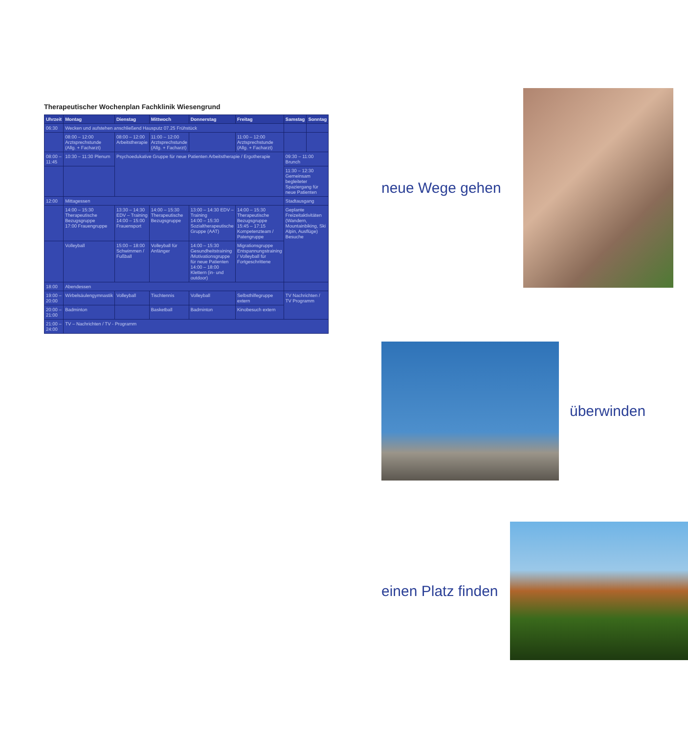Therapeutischer Wochenplan Fachklinik Wiesengrund
| Uhrzeit | Montag | Dienstag | Mittwoch | Donnerstag | Freitag | Samstag | Sonntag |
| --- | --- | --- | --- | --- | --- | --- | --- |
| 06:30 | Wecken und aufstehen anschließend Hausputz 07.25 Frühstück | | | | | | |
| | 08:00 – 12:00 Arztsprechstunde (Allg. + Facharzt) | 08:00 – 12:00 Arbeitstherapie | 11:00 – 12:00 Arztsprechstunde (Allg. + Facharzt) | | 11:00 – 12:00 Arztsprechstunde (Allg. + Facharzt) | | |
| 08:00 – 11:45 | 10:30 – 11:30 Plenum | Psychoedukative Gruppe für neue Patienten Arbeitstherapie / Ergotherapie | | | | 09:30 – 11:00 Brunch | |
| | | | | | | 11:30 – 12:30 Gemeinsam begleiteter Spaziergang für neue Patienten | |
| 12:00 | Mittagessen | | | | | Stadtausgang | |
| | 14:00 – 15:30 Therapeutische Bezugsgruppe 17:00 Frauengruppe | 13:30 – 14:30 EDV – Training 14:00 – 15:00 Frauensport | 14:00 – 15:30 Therapeutische Bezugsgruppe | 13:00 – 14:30 EDV – Training 14:00 – 15:30 Sozialtherapeutische Gruppe (AAT) | 14:00 – 15:30 Therapeutische Bezugsgruppe 15:45 – 17:15 Kompetenzteam / Patengruppe | Geplante Freizeitaktivitäten (Wandern, Mountainbiking, Ski Alpin, Ausflüge) Besuche | |
| | Volleyball | 15:00 – 18:00 Schwimmen / Fußball | Volleyball für Anfänger | 14:00 – 15:30 Gesundheitstraining /Motivationsgruppe für neue Patienten 14:00 – 18:00 Klettern (in- und outdoor) | Migrationsgruppe Entspannungstraining / Volleyball für Fortgeschrittene | | |
| 18:00 | Abendessen | | | | | | |
| 19:00 – 20:00 | Wirbelsäulengymnastik | Volleyball | Tischtennis | Volleyball | Selbsthilfegruppe extern | TV Nachrichten / TV Programm | |
| 20:00 – 21:00 | Badminton | | Basketball | Badminton | Kinobesuch extern | | |
| 21:00 – 24:00 | TV – Nachrichten / TV - Programm | | | | | | |
neue Wege gehen
überwinden
einen Platz finden